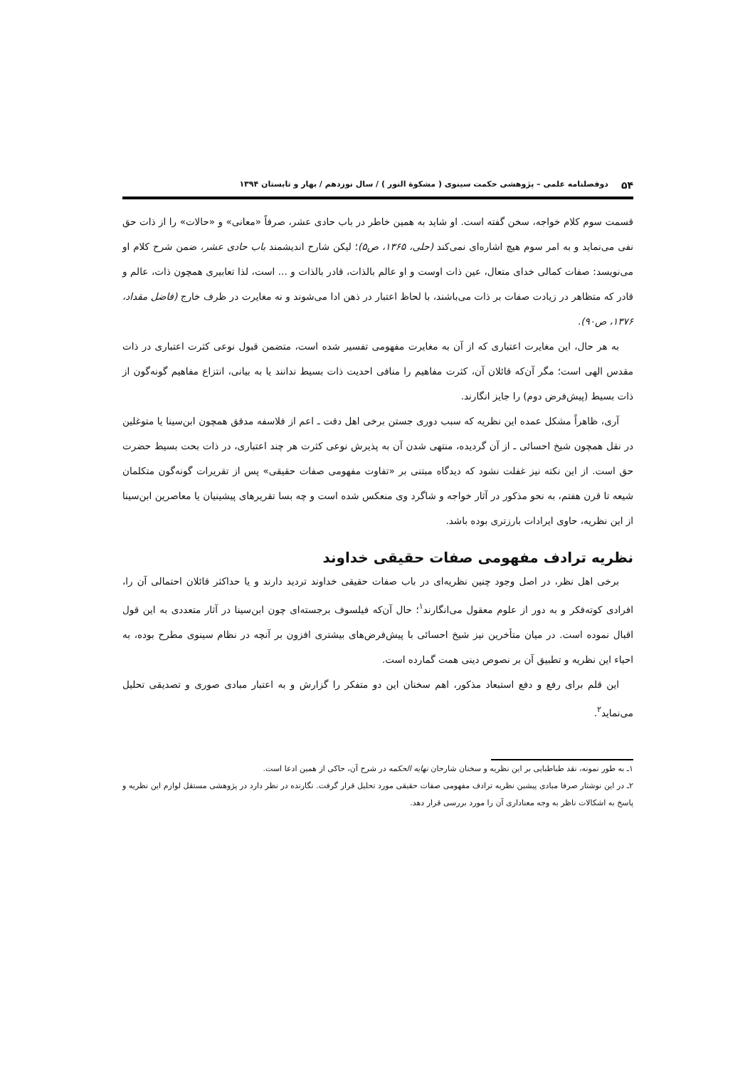۵۴ دوفصلنامه علمی – پژوهشی حکمت سینوی ( مشکوة النور ) / سال نوزدهم / بهار و تابستان ۱۳۹۴
قسمت سوم کلام خواجه، سخن گفته است. او شاید به همین خاطر در باب حادی عشر، صرفاً «معانی» و «حالات» را از ذات حق نفی می‌نماید و به امر سوم هیچ اشاره‌ای نمی‌کند (حلی، ۱۳۶۵، ص۵)؛ لیکن شارح اندیشمند باب حادی عشر، ضمن شرح کلام او می‌نویسد: صفات کمالی خدای متعال، عین ذات اوست و او عالم بالذات، قادر بالذات و ... است، لذا تعابیری همچون ذات، عالم و قادر که متظاهر در زیادت صفات بر ذات می‌باشند، با لحاظ اعتبار در ذهن ادا می‌شوند و نه مغایرت در ظرف خارج (فاضل مقداد، ۱۳۷۶، ص۹۰).
به هر حال، این مغایرت اعتباری که از آن به مغایرت مفهومی تفسیر شده است، متضمن قبول نوعی کثرت اعتباری در ذات مقدس الهی است؛ مگر آن‌که قائلان آن، کثرت مفاهیم را منافی احدیت ذات بسیط ندانند یا به بیانی، انتزاع مفاهیم گونه‌گون از ذات بسیط (پیش‌فرض دوم) را جایز انگارند.
آری، ظاهراً مشکل عمده این نظریه که سبب دوری جستن برخی اهل دقت ـ اعم از فلاسفه مدقق همچون ابن‌سینا یا متوغلین در نقل همچون شیخ احسائی ـ از آن گردیده، منتهی شدن آن به پذیرش نوعی کثرت هر چند اعتباری، در ذات بحت بسیط حضرت حق است. از این نکته نیز غفلت نشود که دیدگاه مبتنی بر «تفاوت مفهومی صفات حقیقی» پس از تقریرات گونه‌گون متکلمان شیعه تا قرن هفتم، به نحو مذکور در آثار خواجه و شاگرد وی منعکس شده است و چه بسا تقریرهای پیشینیان یا معاصرین ابن‌سینا از این نظریه، حاوی ایرادات بارزتری بوده باشد.
نظریه ترادف مفهومی صفات حقیقی خداوند
برخی اهل نظر، در اصل وجود چنین نظریه‌ای در باب صفات حقیقی خداوند تردید دارند و یا حداکثر قائلان احتمالی آن را، افرادی کوته‌فکر و به دور از علوم معقول می‌انگارند<sup>۱</sup>؛ حال آن‌که فیلسوف برجسته‌ای چون ابن‌سینا در آثار متعددی به این قول اقبال نموده است. در میان متأخرین نیز شیخ احسائی با پیش‌فرض‌های بیشتری افزون بر آنچه در نظام سینوی مطرح بوده، به احیاء این نظریه و تطبیق آن بر نصوص دینی همت گمارده است.
این قلم برای رفع و دفع استبعاد مذکور، اهم سخنان این دو متفکر را گزارش و به اعتبار مبادی صوری و تصدیقی تحلیل می‌نماید<sup>۲</sup>.
۱ـ به طور نمونه، نقد طباطبایی بر این نظریه و سخنان شارحان نهایه الحکمه در شرح آن، حاکی از همین ادعا است.
۲ـ در این نوشتار صرفا مبادی پیشین نظریه ترادف مفهومی صفات حقیقی مورد تحلیل قرار گرفت. نگارنده در نظر دارد در پژوهشی مستقل لوازم این نظریه و پاسخ به اشکالات ناظر به وجه معناداری آن را مورد بررسی قرار دهد.